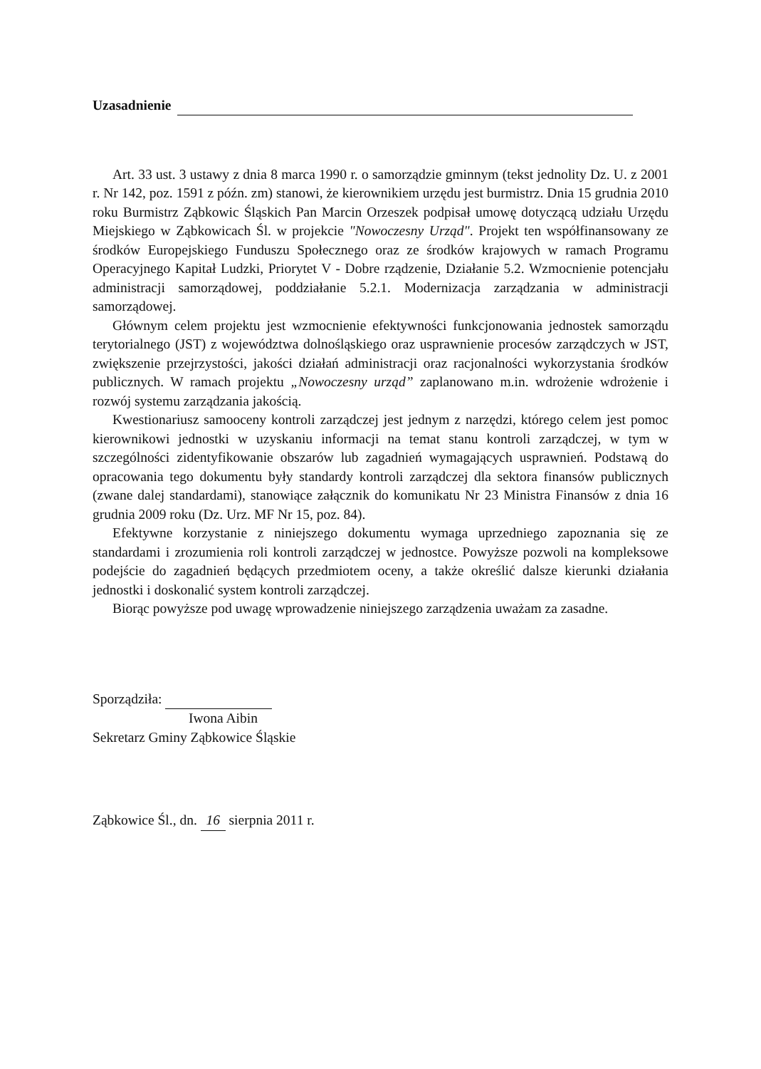Uzasadnienie
Art. 33 ust. 3 ustawy z dnia 8 marca 1990 r. o samorządzie gminnym (tekst jednolity Dz. U. z 2001 r. Nr 142, poz. 1591 z późn. zm) stanowi, że kierownikiem urzędu jest burmistrz. Dnia 15 grudnia 2010 roku Burmistrz Ząbkowic Śląskich Pan Marcin Orzeszek podpisał umowę dotyczącą udziału Urzędu Miejskiego w Ząbkowicach Śl. w projekcie "Nowoczesny Urząd". Projekt ten współfinansowany ze środków Europejskiego Funduszu Społecznego oraz ze środków krajowych w ramach Programu Operacyjnego Kapitał Ludzki, Priorytet V - Dobre rządzenie, Działanie 5.2. Wzmocnienie potencjału administracji samorządowej, poddziałanie 5.2.1. Modernizacja zarządzania w administracji samorządowej.
Głównym celem projektu jest wzmocnienie efektywności funkcjonowania jednostek samorządu terytorialnego (JST) z województwa dolnośląskiego oraz usprawnienie procesów zarządczych w JST, zwiększenie przejrzystości, jakości działań administracji oraz racjonalności wykorzystania środków publicznych. W ramach projektu „Nowoczesny urząd” zaplanowano m.in. wdrożenie wdrożenie i rozwój systemu zarządzania jakością.
Kwestionariusz samooceny kontroli zarządczej jest jednym z narzędzi, którego celem jest pomoc kierownikowi jednostki w uzyskaniu informacji na temat stanu kontroli zarządczej, w tym w szczególności zidentyfikowanie obszarów lub zagadnień wymagających usprawnień. Podstawą do opracowania tego dokumentu były standardy kontroli zarządczej dla sektora finansów publicznych (zwane dalej standardami), stanowiące załącznik do komunikatu Nr 23 Ministra Finansów z dnia 16 grudnia 2009 roku (Dz. Urz. MF Nr 15, poz. 84).
Efektywne korzystanie z niniejszego dokumentu wymaga uprzedniego zapoznania się ze standardami i zrozumienia roli kontroli zarządczej w jednostce. Powyższe pozwoli na kompleksowe podejście do zagadnień będących przedmiotem oceny, a także określić dalsze kierunki działania jednostki i doskonalić system kontroli zarządczej.
Biorąc powyższe pod uwagę wprowadzenie niniejszego zarządzenia uważam za zasadne.
Sporządziła:
Iwona Aibin
Sekretarz Gminy Ząbkowice Śląskie
Ząbkowice Śl., dn. 16 sierpnia 2011 r.